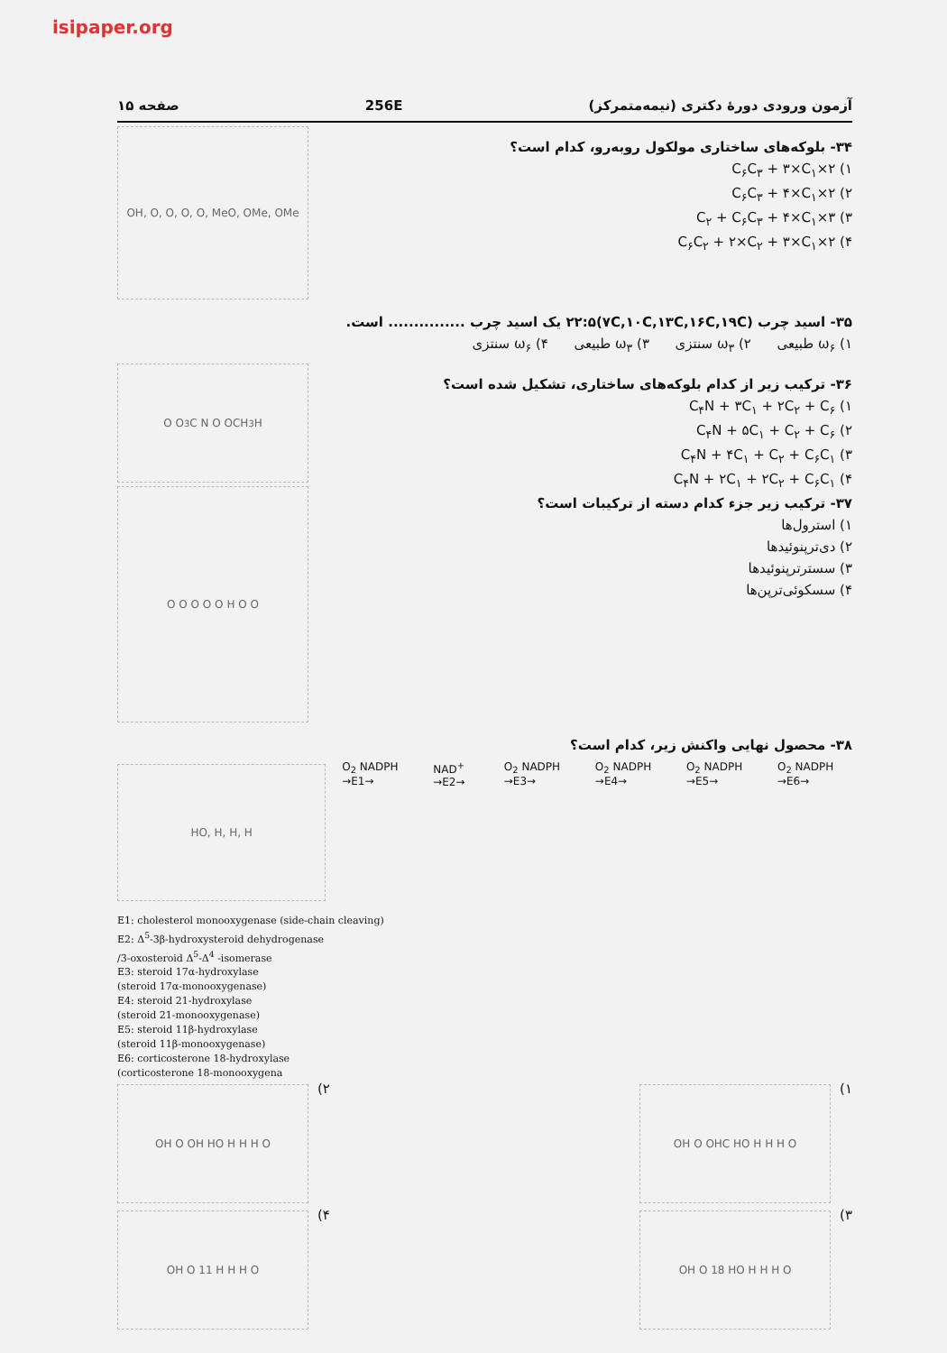isipaper.org
آزمون ورودی دورهٔ دکتری (نیمه‌متمرکز) 256E صفحه ۱۵
۳۴- بلوکه‌های ساختاری مولکول روبه‌رو، کدام است؟
۱) ۲×C<sub>۶</sub>C<sub>۳</sub> + ۳×C<sub>۱</sub>
۲) ۲×C<sub>۶</sub>C<sub>۳</sub> + ۴×C<sub>۱</sub>
۳) ۳×C<sub>۲</sub> + C<sub>۶</sub>C<sub>۳</sub> + ۴×C<sub>۱</sub>
۴) ۲×C<sub>۶</sub>C<sub>۲</sub> + ۲×C<sub>۲</sub> + ۳×C<sub>۱</sub>
OH, O, O, O, O, MeO, OMe, OMe
۳۵- اسید چرب (۷C,۱۰C,۱۳C,۱۶C,۱۹C)۲۲:۵ یک اسید چرب ............... است.
۱) ω<sub>۶</sub> طبیعی ۲) ω<sub>۳</sub> سنتزی ۳) ω<sub>۳</sub> طبیعی ۴) ω<sub>۶</sub> سنتزی
۳۶- ترکیب زیر از کدام بلوکه‌های ساختاری، تشکیل شده است؟
۱) C<sub>۴</sub>N + ۳C<sub>۱</sub> + ۲C<sub>۲</sub> + C<sub>۶</sub>
۲) C<sub>۴</sub>N + ۵C<sub>۱</sub> + C<sub>۲</sub> + C<sub>۶</sub>
۳) C<sub>۴</sub>N + ۴C<sub>۱</sub> + C<sub>۲</sub> + C<sub>۶</sub>C<sub>۱</sub>
۴) C<sub>۴</sub>N + ۲C<sub>۱</sub> + ۲C<sub>۲</sub> + C<sub>۶</sub>C<sub>۱</sub>
۳۷- ترکیب زیر جزء کدام دسته از ترکیبات است؟
۱) استرول‌ها
۲) دی‌ترپنوئیدها
۳) سسترترپنوئیدها
۴) سسکوئی‌ترپن‌ها
H<sub>3</sub>C N O OCH<sub>3</sub> O O
O O O O O H O O
۳۸- محصول نهایی واکنش زیر، کدام است؟
HO, H, H, H
O<sub>2</sub> NADPH →E1→ NAD<sup>+</sup> →E2→ O<sub>2</sub> NADPH →E3→ O<sub>2</sub> NADPH →E4→ O<sub>2</sub> NADPH →E5→ O<sub>2</sub> NADPH →E6→
E1: cholesterol monooxygenase (side-chain cleaving)
E2: Δ<sup>5</sup>-3β-hydroxysteroid dehydrogenase
/3-oxosteroid Δ<sup>5</sup>-Δ<sup>4</sup> -isomerase
E3: steroid 17α-hydroxylase
(steroid 17α-monooxygenase)
E4: steroid 21-hydroxylase
(steroid 21-monooxygenase)
E5: steroid 11β-hydroxylase
(steroid 11β-monooxygenase)
E6: corticosterone 18-hydroxylase
(corticosterone 18-monooxygena
۱)
OH O OHC HO H H H O
۲)
OH O OH HO H H H O
۳)
OH O 18 HO H H H O
۴)
OH O 11 H H H O